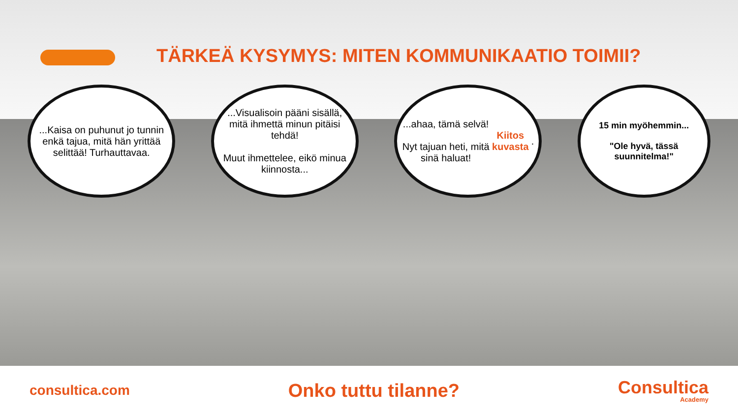TÄRKEÄ KYSYMYS: MITEN KOMMUNIKAATIO TOIMII?
...Kaisa on puhunut jo tunnin enkä tajua, mitä hän yrittää selittää! Turhauttavaa.
...Visualisoin pääni sisällä, mitä ihmettä minun pitäisi tehdä!
Muut ihmettelee, eikö minua kiinnosta...
...ahaa, tämä selvä!
Nyt tajuan heti, mitä sinä haluat! Kiitos kuvasta.
15 min myöhemmin...
"Ole hyvä, tässä suunnitelma!"
consultica.com
Onko tuttu tilanne?
Consultica
Academy